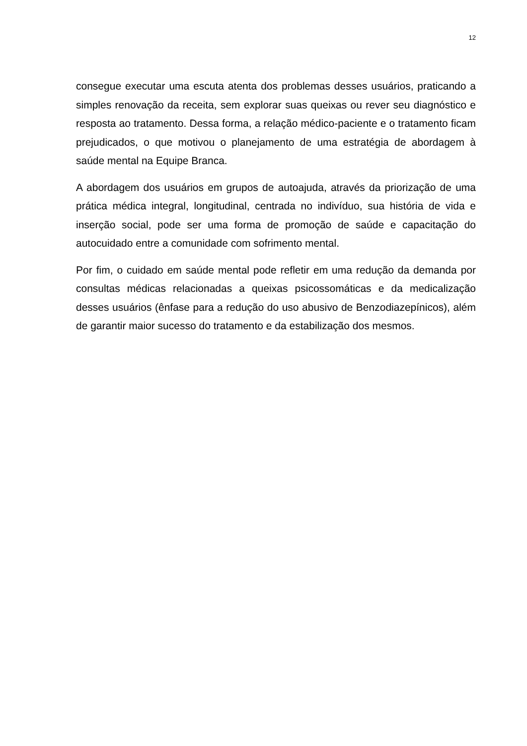12
consegue executar uma escuta atenta dos problemas desses usuários, praticando a simples renovação da receita, sem explorar suas queixas ou rever seu diagnóstico e resposta ao tratamento. Dessa forma, a relação médico-paciente e o tratamento ficam prejudicados, o que motivou o planejamento de uma estratégia de abordagem à saúde mental na Equipe Branca.
A abordagem dos usuários em grupos de autoajuda, através da priorização de uma prática médica integral, longitudinal, centrada no indivíduo, sua história de vida e inserção social, pode ser uma forma de promoção de saúde e capacitação do autocuidado entre a comunidade com sofrimento mental.
Por fim, o cuidado em saúde mental pode refletir em uma redução da demanda por consultas médicas relacionadas a queixas psicossomáticas e da medicalização desses usuários (ênfase para a redução do uso abusivo de Benzodiazepínicos), além de garantir maior sucesso do tratamento e da estabilização dos mesmos.